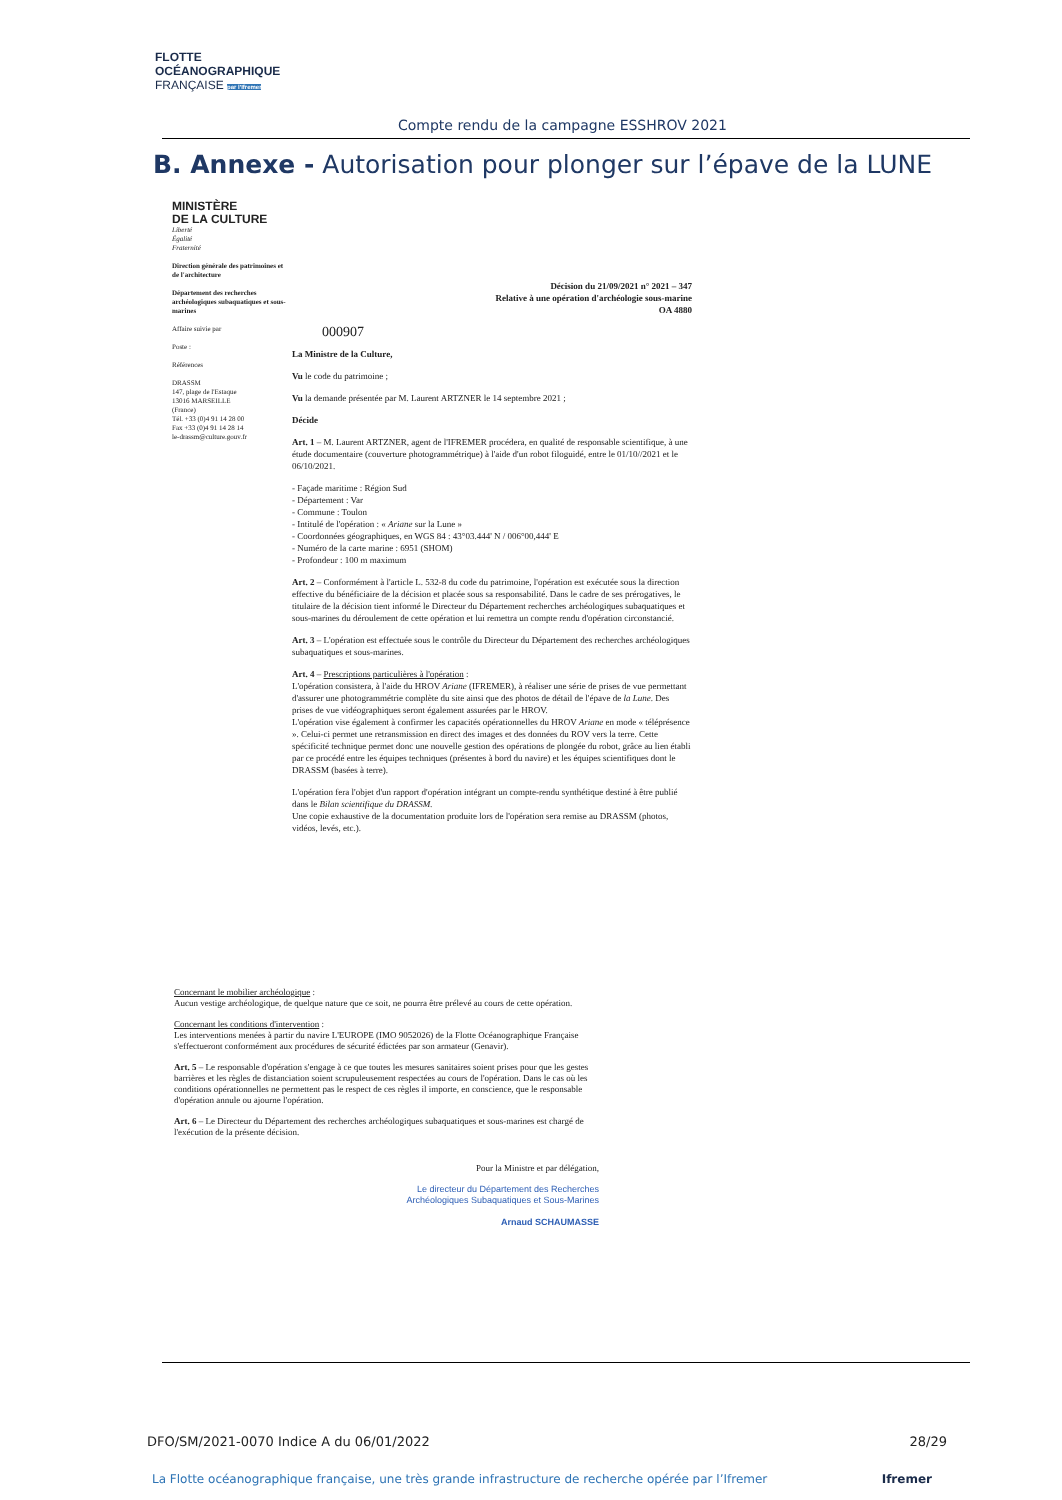FLOTTE
OCÉANOGRAPHIQUE
FRANÇAISE par l'Ifremer
Compte rendu de la campagne ESSHROV 2021
B. Annexe - Autorisation pour plonger sur l’épave de la LUNE
MINISTÈRE
DE LA CULTURE
Liberté
Égalité
Fraternité
Direction générale des patrimoines et de l'architecture
Département des recherches archéologiques subaquatiques et sous-marines
Affaire suivie par
Poste :
Références
DRASSM
147, plage de l'Estaque
13016 MARSEILLE
(France)
Tél. +33 (0)4 91 14 28 00
Fax +33 (0)4 91 14 28 14
le-drassm@culture.gouv.fr
Décision du 21/09/2021 n° 2021 – 347
Relative à une opération d'archéologie sous-marine
OA 4880
000907
La Ministre de la Culture,
Vu le code du patrimoine ;
Vu la demande présentée par M. Laurent ARTZNER le 14 septembre 2021 ;
Décide
Art. 1 – M. Laurent ARTZNER, agent de l'IFREMER procédera, en qualité de responsable scientifique, à une étude documentaire (couverture photogrammétrique) à l'aide d'un robot filoguidé, entre le 01/10//2021 et le 06/10/2021.
- Façade maritime : Région Sud
- Département : Var
- Commune : Toulon
- Intitulé de l'opération : « Ariane sur la Lune »
- Coordonnées géographiques, en WGS 84 : 43°03.444' N / 006°00,444' E
- Numéro de la carte marine : 6951 (SHOM)
- Profondeur : 100 m maximum
Art. 2 – Conformément à l'article L. 532-8 du code du patrimoine, l'opération est exécutée sous la direction effective du bénéficiaire de la décision et placée sous sa responsabilité. Dans le cadre de ses prérogatives, le titulaire de la décision tient informé le Directeur du Département recherches archéologiques subaquatiques et sous-marines du déroulement de cette opération et lui remettra un compte rendu d'opération circonstancié.
Art. 3 – L'opération est effectuée sous le contrôle du Directeur du Département des recherches archéologiques subaquatiques et sous-marines.
Art. 4 – Prescriptions particulières à l'opération :
L'opération consistera, à l'aide du HROV Ariane (IFREMER), à réaliser une série de prises de vue permettant d'assurer une photogrammétrie complète du site ainsi que des photos de détail de l'épave de la Lune. Des prises de vue vidéographiques seront également assurées par le HROV.
L'opération vise également à confirmer les capacités opérationnelles du HROV Ariane en mode « téléprésence ». Celui-ci permet une retransmission en direct des images et des données du ROV vers la terre. Cette spécificité technique permet donc une nouvelle gestion des opérations de plongée du robot, grâce au lien établi par ce procédé entre les équipes techniques (présentes à bord du navire) et les équipes scientifiques dont le DRASSM (basées à terre).
L'opération fera l'objet d'un rapport d'opération intégrant un compte-rendu synthétique destiné à être publié dans le Bilan scientifique du DRASSM.
Une copie exhaustive de la documentation produite lors de l'opération sera remise au DRASSM (photos, vidéos, levés, etc.).
Concernant le mobilier archéologique :
Aucun vestige archéologique, de quelque nature que ce soit, ne pourra être prélevé au cours de cette opération.
Concernant les conditions d'intervention :
Les interventions menées à partir du navire L'EUROPE (IMO 9052026) de la Flotte Océanographique Française s'effectueront conformément aux procédures de sécurité édictées par son armateur (Genavir).
Art. 5 – Le responsable d'opération s'engage à ce que toutes les mesures sanitaires soient prises pour que les gestes barrières et les règles de distanciation soient scrupuleusement respectées au cours de l'opération. Dans le cas où les conditions opérationnelles ne permettent pas le respect de ces règles il importe, en conscience, que le responsable d'opération annule ou ajourne l'opération.
Art. 6 – Le Directeur du Département des recherches archéologiques subaquatiques et sous-marines est chargé de l'exécution de la présente décision.
Pour la Ministre et par délégation,
Le directeur du Département des Recherches
Archéologiques Subaquatiques et Sous-Marines
Arnaud SCHAUMASSE
DFO/SM/2021-0070 Indice A du 06/01/2022 28/29
La Flotte océanographique française, une très grande infrastructure de recherche opérée par l’Ifremer Ifremer